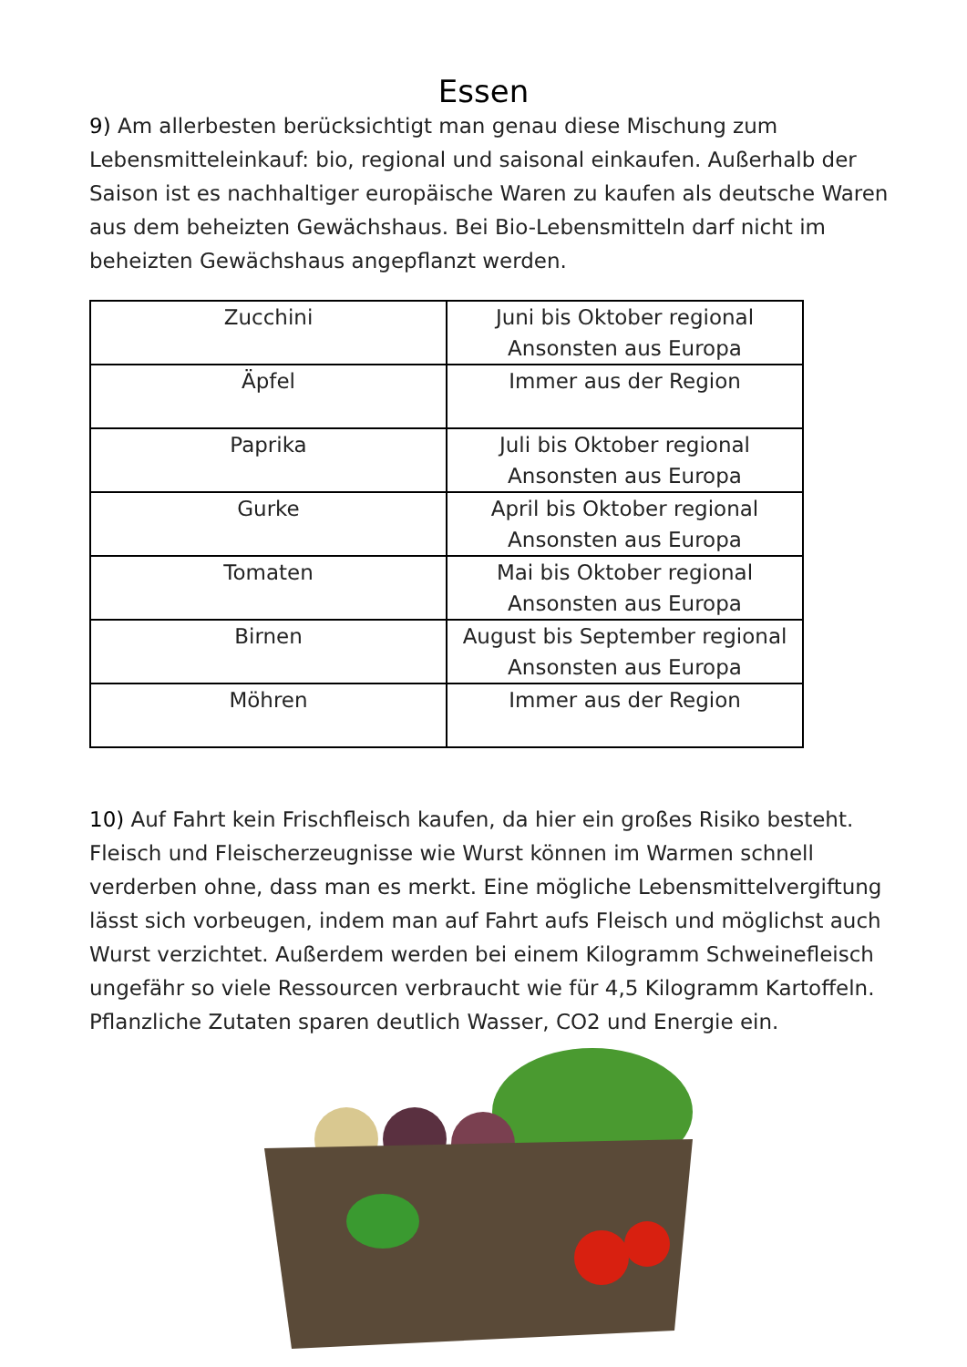Essen
9) Am allerbesten berücksichtigt man genau diese Mischung zum Lebensmitteleinkauf: bio, regional und saisonal einkaufen. Außerhalb der Saison ist es nachhaltiger europäische Waren zu kaufen als deutsche Waren aus dem beheizten Gewächshaus. Bei Bio-Lebensmitteln darf nicht im beheizten Gewächshaus angepflanzt werden.
| Zucchini | Juni bis Oktober regional Ansonsten aus Europa |
| Äpfel | Immer aus der Region |
| Paprika | Juli bis Oktober regional Ansonsten aus Europa |
| Gurke | April bis Oktober regional Ansonsten aus Europa |
| Tomaten | Mai bis Oktober regional Ansonsten aus Europa |
| Birnen | August bis September regional Ansonsten aus Europa |
| Möhren | Immer aus der Region |
10) Auf Fahrt kein Frischfleisch kaufen, da hier ein großes Risiko besteht. Fleisch und Fleischerzeugnisse wie Wurst können im Warmen schnell verderben ohne, dass man es merkt. Eine mögliche Lebensmittelvergiftung lässt sich vorbeugen, indem man auf Fahrt aufs Fleisch und möglichst auch Wurst verzichtet. Außerdem werden bei einem Kilogramm Schweinefleisch ungefähr so viele Ressourcen verbraucht wie für 4,5 Kilogramm Kartoffeln. Pflanzliche Zutaten sparen deutlich Wasser, CO2 und Energie ein.